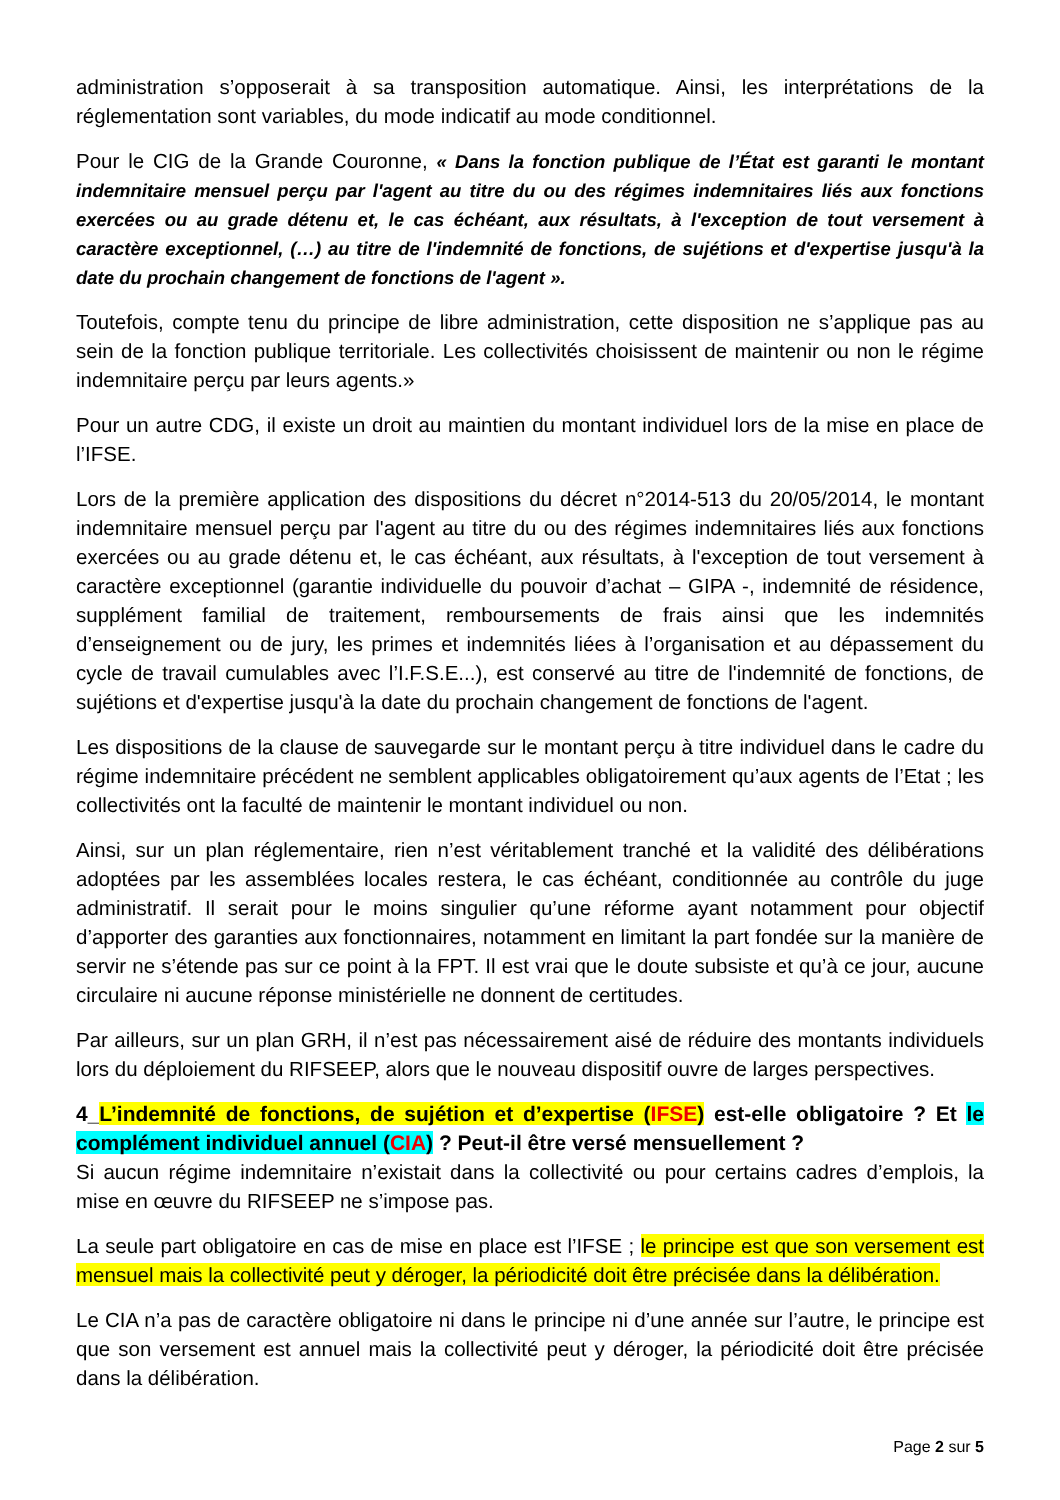administration s’opposerait à sa transposition automatique. Ainsi, les interprétations de la réglementation sont variables, du mode indicatif au mode conditionnel.
Pour le CIG de la Grande Couronne, « Dans la fonction publique de l’État est garanti le montant indemnitaire mensuel perçu par l'agent au titre du ou des régimes indemnitaires liés aux fonctions exercées ou au grade détenu et, le cas échéant, aux résultats, à l'exception de tout versement à caractère exceptionnel, (…) au titre de l'indemnité de fonctions, de sujétions et d'expertise jusqu'à la date du prochain changement de fonctions de l'agent ».
Toutefois, compte tenu du principe de libre administration, cette disposition ne s’applique pas au sein de la fonction publique territoriale. Les collectivités choisissent de maintenir ou non le régime indemnitaire perçu par leurs agents.»
Pour un autre CDG, il existe un droit au maintien du montant individuel lors de la mise en place de l’IFSE.
Lors de la première application des dispositions du décret n°2014-513 du 20/05/2014, le montant indemnitaire mensuel perçu par l'agent au titre du ou des régimes indemnitaires liés aux fonctions exercées ou au grade détenu et, le cas échéant, aux résultats, à l'exception de tout versement à caractère exceptionnel (garantie individuelle du pouvoir d’achat – GIPA -, indemnité de résidence, supplément familial de traitement, remboursements de frais ainsi que les indemnités d’enseignement ou de jury, les primes et indemnités liées à l’organisation et au dépassement du cycle de travail cumulables avec l’I.F.S.E...), est conservé au titre de l'indemnité de fonctions, de sujétions et d'expertise jusqu'à la date du prochain changement de fonctions de l'agent.
Les dispositions de la clause de sauvegarde sur le montant perçu à titre individuel dans le cadre du régime indemnitaire précédent ne semblent applicables obligatoirement qu’aux agents de l’Etat ; les collectivités ont la faculté de maintenir le montant individuel ou non.
Ainsi, sur un plan réglementaire, rien n’est véritablement tranché et la validité des délibérations adoptées par les assemblées locales restera, le cas échéant, conditionnée au contrôle du juge administratif. Il serait pour le moins singulier qu’une réforme ayant notamment pour objectif d’apporter des garanties aux fonctionnaires, notamment en limitant la part fondée sur la manière de servir ne s’étende pas sur ce point à la FPT. Il est vrai que le doute subsiste et qu’à ce jour, aucune circulaire ni aucune réponse ministérielle ne donnent de certitudes.
Par ailleurs, sur un plan GRH, il n’est pas nécessairement aisé de réduire des montants individuels lors du déploiement du RIFSEEP, alors que le nouveau dispositif ouvre de larges perspectives.
4_L’indemnité de fonctions, de sujétion et d’expertise (IFSE) est-elle obligatoire ? Et le complément individuel annuel (CIA) ? Peut-il être versé mensuellement ?
Si aucun régime indemnitaire n’existait dans la collectivité ou pour certains cadres d’emplois, la mise en œuvre du RIFSEEP ne s’impose pas.
La seule part obligatoire en cas de mise en place est l’IFSE ; le principe est que son versement est mensuel mais la collectivité peut y déroger, la périodicité doit être précisée dans la délibération.
Le CIA n’a pas de caractère obligatoire ni dans le principe ni d’une année sur l’autre, le principe est que son versement est annuel mais la collectivité peut y déroger, la périodicité doit être précisée dans la délibération.
Page 2 sur 5